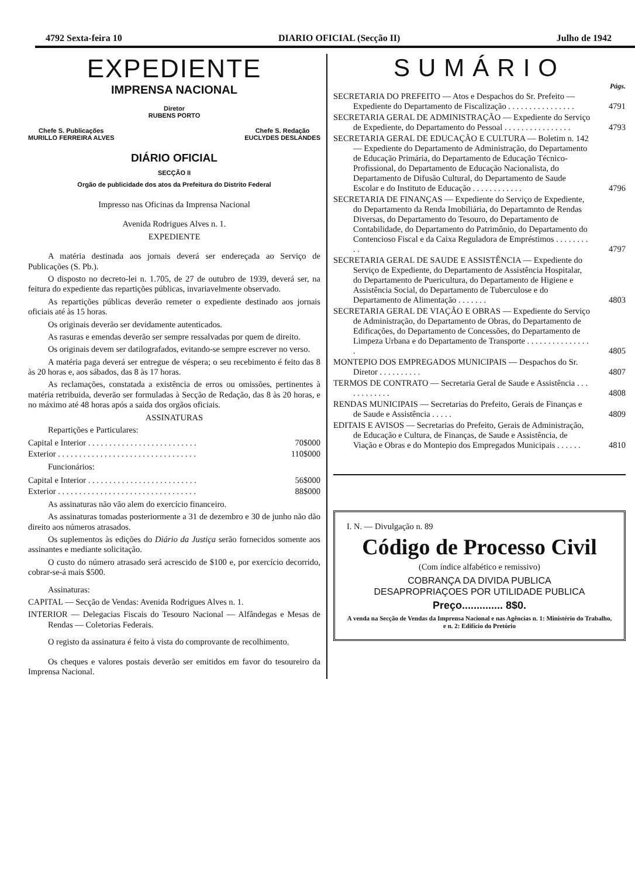4792 Sexta-feira 10 DIARIO OFICIAL (Secção II) Julho de 1942
EXPEDIENTE
IMPRENSA NACIONAL
Diretor
RUBENS PORTO
Chefe S. Publicações
MURILLO FERREIRA ALVES Chefe S. Redação
EUCLYDES DESLANDES
DIÁRIO OFICIAL
SECÇÃO II
Orgão de publicidade dos atos da Prefeitura do Distrito Federal
Impresso nas Oficinas da Imprensa Nacional
Avenida Rodrigues Alves n. 1.
EXPEDIENTE
A matéria destinada aos jornais deverá ser endereçada ao Serviço de Publicações (S. Pb.).
O disposto no decreto-lei n. 1.705, de 27 de outubro de 1939, deverá ser, na feitura do expediente das repartições públicas, invariavelmente observado.
As repartições públicas deverão remeter o expediente destinado aos jornais oficiais até às 15 horas.
Os originais deverão ser devidamente autenticados.
As rasuras e emendas deverão ser sempre ressalvadas por quem de direito.
Os originais devem ser datilografados, evitando-se sempre escrever no verso.
A matéria paga deverá ser entregue de véspera; o seu recebimento é feito das 8 às 20 horas e, aos sábados, das 8 às 17 horas.
As reclamações, constatada a existência de erros ou omissões, pertinentes à matéria retribuida, deverão ser formuladas à Secção de Redação, das 8 às 20 horas, e no máximo até 48 horas após a saida dos orgãos oficiais.
ASSINATURAS
Repartições e Particulares:
| Capital e Interior . . . . . . . . . . . . . . . . . . . . . . . . . . | 70$000 |
| Exterior . . . . . . . . . . . . . . . . . . . . . . . . . . . . . . . . . | 110$000 |
Funcionários:
| Capital e Interior . . . . . . . . . . . . . . . . . . . . . . . . . . | 56$000 |
| Exterior . . . . . . . . . . . . . . . . . . . . . . . . . . . . . . . . . | 88$000 |
As assinaturas não vão alem do exercício financeiro.
As assinaturas tomadas posteriormente a 31 de dezembro e 30 de junho não dão direito aos números atrasados.
Os suplementos às edições do Diário da Justiça serão fornecidos somente aos assinantes e mediante solicitação.
O custo do número atrasado será acrescido de $100 e, por exercício decorrido, cobrar-se-á mais $500.
Assinaturas:
CAPITAL — Secção de Vendas: Avenida Rodrigues Alves n. 1.
INTERIOR — Delegacias Fiscais do Tesouro Nacional — Alfândegas e Mesas de Rendas — Coletorias Federais.
O registo da assinatura é feito à vista do comprovante de recolhimento.
Os cheques e valores postais deverão ser emitidos em favor do tesoureiro da Imprensa Nacional.
SUMÁRIO
Págs.
| SECRETARIA DO PREFEITO — Atos e Despachos do Sr. Prefeito — Expediente do Departamento de Fiscalização . . . . . . . . . . . . . . . . | 4791 |
| SECRETARIA GERAL DE ADMINISTRAÇÃO — Expediente do Serviço de Expediente, do Departamento do Pessoal . . . . . . . . . . . . . . . . | 4793 |
| SECRETARIA GERAL DE EDUCAÇÃO E CULTURA — Boletim n. 142 — Expediente do Departamento de Administração, do Departamento de Educação Primária, do Departamento de Educação Técnico-Profissional, do Departamento de Educação Nacionalista, do Departamento de Difusão Cultural, do Departamento de Saude Escolar e do Instituto de Educação . . . . . . . . . . . . | 4796 |
| SECRETARIA DE FINANÇAS — Expediente do Serviço de Expediente, do Departamento da Renda Imobiliária, do Departamnto de Rendas Diversas, do Departamento do Tesouro, do Departamento de Contabilidade, do Departamento do Patrimônio, do Departamento do Contencioso Fiscal e da Caixa Reguladora de Empréstimos . . . . . . . . . . | 4797 |
| SECRETARIA GERAL DE SAUDE E ASSISTÊNCIA — Expediente do Serviço de Expediente, do Departamento de Assistência Hospitalar, do Departamento de Puericultura, do Departamento de Higiene e Assistência Social, do Departamento de Tuberculose e do Departamento de Alimentação . . . . . . . | 4803 |
| SECRETARIA GERAL DE VIAÇÃO E OBRAS — Expediente do Serviço de Administração, do Departamento de Obras, do Departamento de Edificações, do Departamento de Concessões, do Departamento de Limpeza Urbana e do Departamento de Transporte . . . . . . . . . . . . . . . . | 4805 |
| MONTEPIO DOS EMPREGADOS MUNICIPAIS — Despachos do Sr. Diretor . . . . . . . . . . | 4807 |
| TERMOS DE CONTRATO — Secretaria Geral de Saude e Assistência . . . . . . . . . . . . | 4808 |
| RENDAS MUNICIPAIS — Secretarias do Prefeito, Gerais de Finanças e de Saude e Assistência . . . . . | 4809 |
| EDITAIS E AVISOS — Secretarias do Prefeito, Gerais de Administração, de Educação e Cultura, de Finanças, de Saude e Assistência, de Viação e Obras e do Montepio dos Empregados Municipais . . . . . . | 4810 |
I. N. — Divulgação n. 89
Código de Processo Civil
(Com índice alfabético e remissivo)
COBRANÇA DA DIVIDA PUBLICA
DESAPROPRIAÇOES POR UTILIDADE PUBLICA
Preço.............. 8$0.
A venda na Secção de Vendas da Imprensa Nacional e nas Agências n. 1: Ministério do Trabalho, e n. 2: Edifício do Pretório